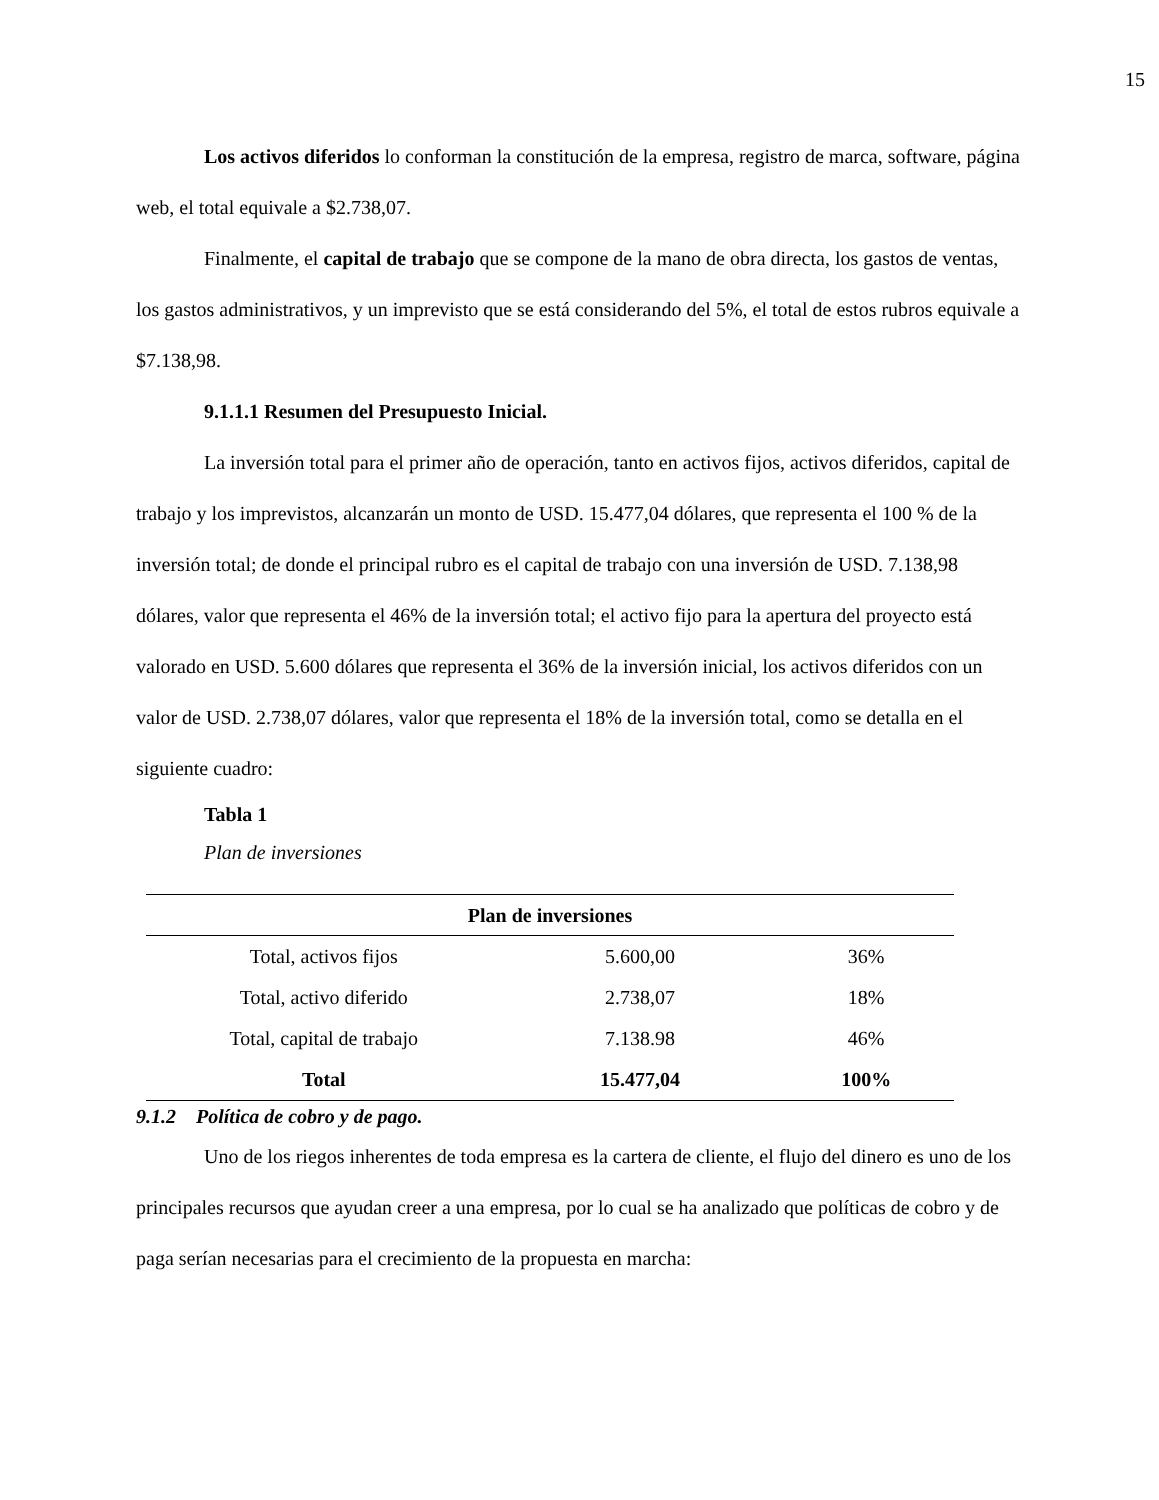15
Los activos diferidos lo conforman la constitución de la empresa, registro de marca, software, página web, el total equivale a $2.738,07.
Finalmente, el capital de trabajo que se compone de la mano de obra directa, los gastos de ventas, los gastos administrativos, y un imprevisto que se está considerando del 5%, el total de estos rubros equivale a $7.138,98.
9.1.1.1 Resumen del Presupuesto Inicial.
La inversión total para el primer año de operación, tanto en activos fijos, activos diferidos, capital de trabajo y los imprevistos, alcanzarán un monto de USD. 15.477,04 dólares, que representa el 100 % de la inversión total; de donde el principal rubro es el capital de trabajo con una inversión de USD. 7.138,98 dólares, valor que representa el 46% de la inversión total; el activo fijo para la apertura del proyecto está valorado en USD. 5.600 dólares que representa el 36% de la inversión inicial, los activos diferidos con un valor de USD. 2.738,07 dólares, valor que representa el 18% de la inversión total, como se detalla en el siguiente cuadro:
Tabla 1
Plan de inversiones
| Plan de inversiones | | |
| --- | --- | --- |
| Total, activos fijos | 5.600,00 | 36% |
| Total, activo diferido | 2.738,07 | 18% |
| Total, capital de trabajo | 7.138.98 | 46% |
| Total | 15.477,04 | 100% |
9.1.2 Política de cobro y de pago.
Uno de los riegos inherentes de toda empresa es la cartera de cliente, el flujo del dinero es uno de los principales recursos que ayudan creer a una empresa, por lo cual se ha analizado que políticas de cobro y de paga serían necesarias para el crecimiento de la propuesta en marcha: